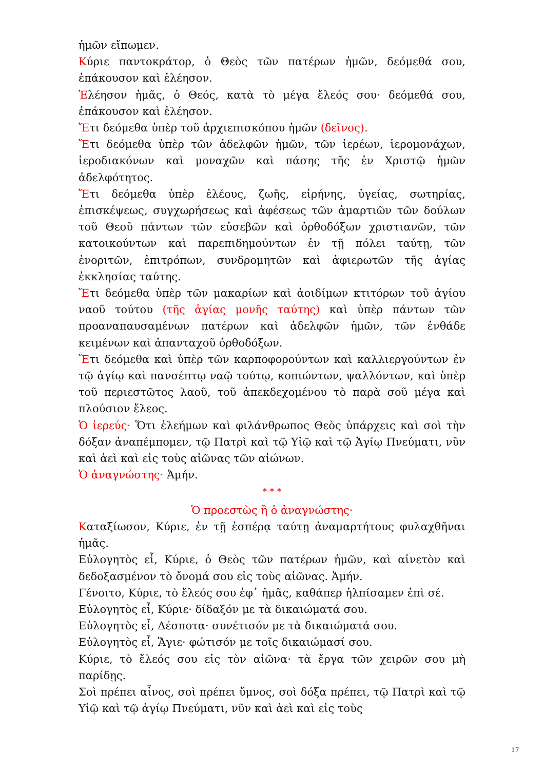ἡμῶν εἴπωμεν.
Κύριε παντοκράτορ, ὁ Θεὸς τῶν πατέρων ἡμῶν, δεόμεθά σου, ἐπάκουσον καὶ ἐλέησον.
Ἐλέησον ἡμᾶς, ὁ Θεός, κατὰ τὸ μέγα ἔλεός σου· δεόμεθά σου, ἐπάκουσον καὶ ἐλέησον.
Ἔτι δεόμεθα ὑπὲρ τοῦ ἀρχιεπισκόπου ἡμῶν (δεῖνος).
Ἔτι δεόμεθα ὑπὲρ τῶν ἀδελφῶν ἡμῶν, τῶν ἱερέων, ἱερομονάχων, ἱεροδιακόνων καὶ μοναχῶν καὶ πάσης τῆς ἐν Χριστῷ ἡμῶν ἀδελφότητος.
Ἔτι δεόμεθα ὑπὲρ ἐλέους, ζωῆς, εἰρήνης, ὑγείας, σωτηρίας, ἐπισκέψεως, συγχωρήσεως καὶ ἀφέσεως τῶν ἁμαρτιῶν τῶν δούλων τοῦ Θεοῦ πάντων τῶν εὐσεβῶν καὶ ὀρθοδόξων χριστιανῶν, τῶν κατοικούντων καὶ παρεπιδημούντων ἐν τῇ πόλει ταύτῃ, τῶν ἐνοριτῶν, ἐπιτρόπων, συνδρομητῶν καὶ ἀφιερωτῶν τῆς ἁγίας ἐκκλησίας ταύτης.
Ἔτι δεόμεθα ὑπὲρ τῶν μακαρίων καὶ ἀοιδίμων κτιτόρων τοῦ ἁγίου ναοῦ τούτου (τῆς ἁγίας μονῆς ταύτης) καὶ ὑπὲρ πάντων τῶν προαναπαυσαμένων πατέρων καὶ ἀδελφῶν ἡμῶν, τῶν ἐνθάδε κειμένων καὶ ἁπανταχοῦ ὀρθοδόξων.
Ἔτι δεόμεθα καὶ ὑπὲρ τῶν καρποφορούντων καὶ καλλιεργούντων ἐν τῷ ἁγίῳ καὶ πανσέπτῳ ναῷ τούτῳ, κοπιώντων, ψαλλόντων, καὶ ὑπὲρ τοῦ περιεστῶτος λαοῦ, τοῦ ἀπεκδεχομένου τὸ παρὰ σοῦ μέγα καὶ πλούσιον ἔλεος.
Ὁ ἱερεύς· Ὅτι ἐλεήμων καὶ φιλάνθρωπος Θεὸς ὑπάρχεις καὶ σοὶ τὴν δόξαν ἀναπέμπομεν, τῷ Πατρὶ καὶ τῷ Υἱῷ καὶ τῷ Ἁγίῳ Πνεύματι, νῦν καὶ ἀεὶ καὶ εἰς τοὺς αἰῶνας τῶν αἰώνων.
Ὁ ἀναγνώστης· Ἀμήν.
* * *
Ὁ προεστὼς ἢ ὁ ἀναγνώστης·
Καταξίωσον, Κύριε, ἐν τῇ ἑσπέρᾳ ταύτῃ ἀναμαρτήτους φυλαχθῆναι ἡμᾶς.
Εὐλογητὸς εἶ, Κύριε, ὁ Θεὸς τῶν πατέρων ἡμῶν, καὶ αἰνετὸν καὶ δεδοξασμένον τὸ ὄνομά σου εἰς τοὺς αἰῶνας. Ἀμήν.
Γένοιτο, Κύριε, τὸ ἔλεός σου ἐφ᾽ ἡμᾶς, καθάπερ ἠλπίσαμεν ἐπὶ σέ.
Εὐλογητὸς εἶ, Κύριε· δίδαξόν με τὰ δικαιώματά σου.
Εὐλογητὸς εἶ, Δέσποτα· συνέτισόν με τὰ δικαιώματά σου.
Εὐλογητὸς εἶ, Ἅγιε· φώτισόν με τοῖς δικαιώμασί σου.
Κύριε, τὸ ἔλεός σου εἰς τὸν αἰῶνα· τὰ ἔργα τῶν χειρῶν σου μὴ παρίδῃς.
Σοὶ πρέπει αἶνος, σοὶ πρέπει ὕμνος, σοὶ δόξα πρέπει, τῷ Πατρὶ καὶ τῷ Υἱῷ καὶ τῷ ἁγίῳ Πνεύματι, νῦν καὶ ἀεὶ καὶ εἰς τοὺς
17